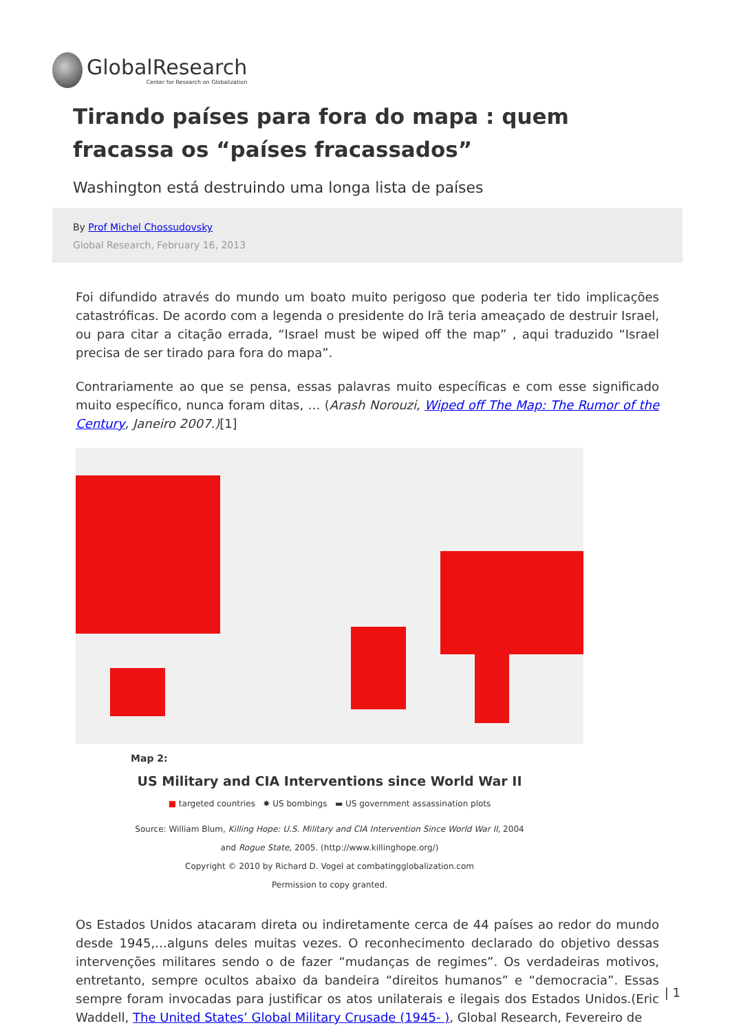GlobalResearch
Center for Research on Globalization
Tirando países para fora do mapa : quem fracassa os “países fracassados”
Washington está destruindo uma longa lista de países
By Prof Michel Chossudovsky
Global Research, February 16, 2013
Foi difundido através do mundo um boato muito perigoso que poderia ter tido implicações catastróficas. De acordo com a legenda o presidente do Irã teria ameaçado de destruir Israel, ou para citar a citação errada, “Israel must be wiped off the map” , aqui traduzido “Israel precisa de ser tirado para fora do mapa”.
Contrariamente ao que se pensa, essas palavras muito específicas e com esse significado muito específico, nunca foram ditas, … (Arash Norouzi, Wiped off The Map: The Rumor of the Century, Janeiro 2007.)[1]
Map 2:
US Military and CIA Interventions since World War II
■ targeted countries ✸ US bombings ▬ US government assassination plots
Source: William Blum, Killing Hope: U.S. Military and CIA Intervention Since World War II, 2004
and Rogue State, 2005. (http://www.killinghope.org/)
Copyright © 2010 by Richard D. Vogel at combatingglobalization.com
Permission to copy granted.
Os Estados Unidos atacaram direta ou indiretamente cerca de 44 países ao redor do mundo desde 1945,…alguns deles muitas vezes. O reconhecimento declarado do objetivo dessas intervenções militares sendo o de fazer “mudanças de regimes”. Os verdadeiras motivos, entretanto, sempre ocultos abaixo da bandeira “direitos humanos” e “democracia”. Essas sempre foram invocadas para justificar os atos unilaterais e ilegais dos Estados Unidos.(Eric Waddell, The United States’ Global Military Crusade (1945- ), Global Research, Fevereiro de
| 1